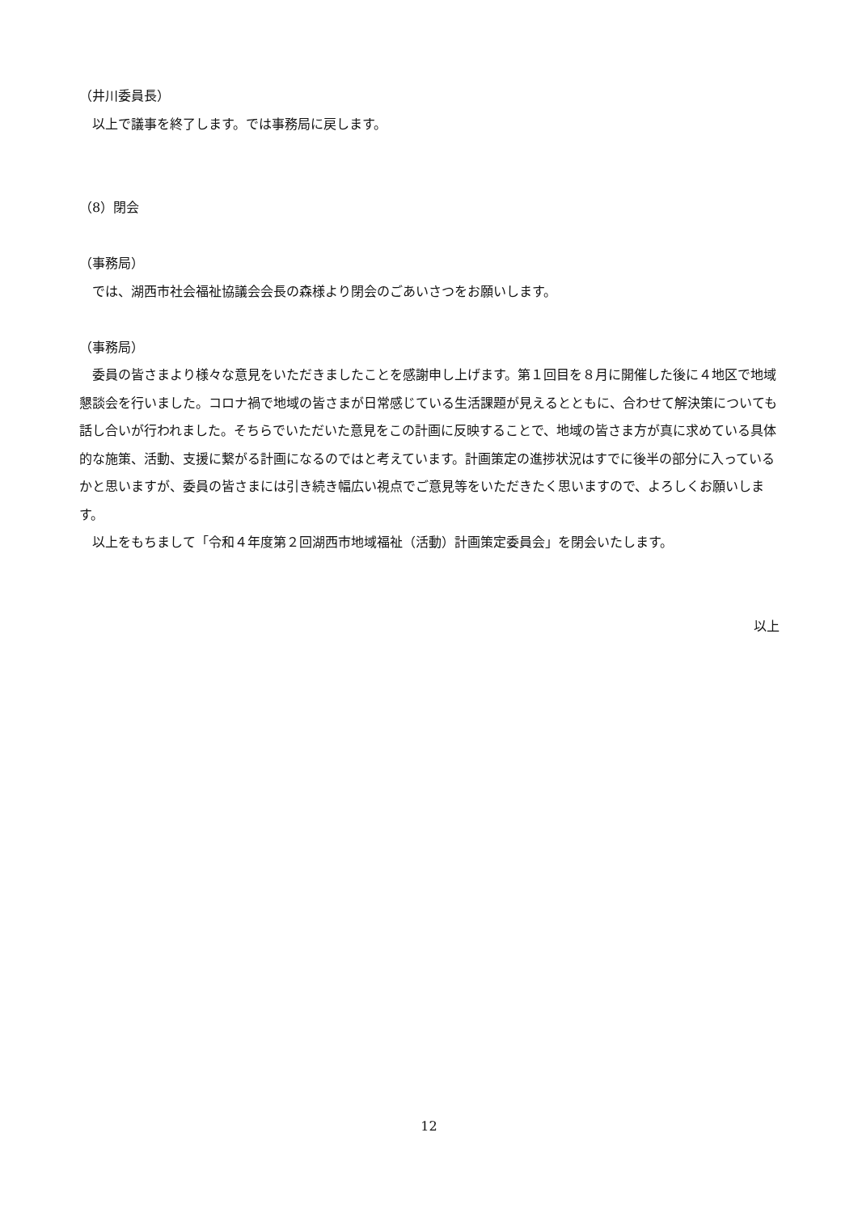（井川委員長）
以上で議事を終了します。では事務局に戻します。
（8）閉会
（事務局）
では、湖西市社会福祉協議会会長の森様より閉会のごあいさつをお願いします。
（事務局）
委員の皆さまより様々な意見をいただきましたことを感謝申し上げます。第１回目を８月に開催した後に４地区で地域懇談会を行いました。コロナ禍で地域の皆さまが日常感じている生活課題が見えるとともに、合わせて解決策についても話し合いが行われました。そちらでいただいた意見をこの計画に反映することで、地域の皆さま方が真に求めている具体的な施策、活動、支援に繋がる計画になるのではと考えています。計画策定の進捗状況はすでに後半の部分に入っているかと思いますが、委員の皆さまには引き続き幅広い視点でご意見等をいただきたく思いますので、よろしくお願いします。
以上をもちまして「令和４年度第２回湖西市地域福祉（活動）計画策定委員会」を閉会いたします。
以上
12